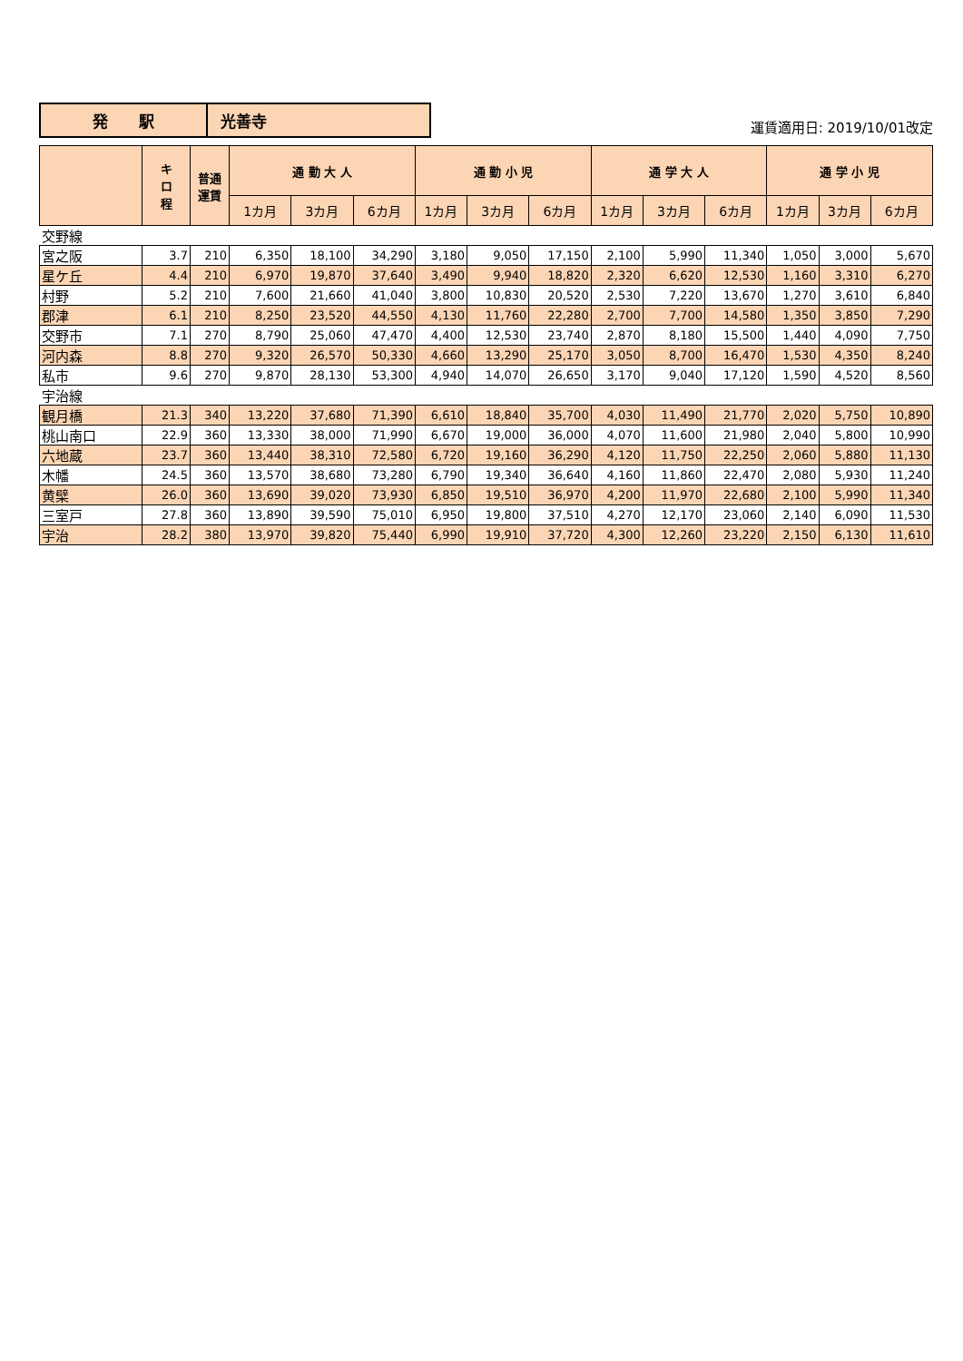| 発 駅 | 光善寺 |
運賃適用日: 2019/10/01改定
| | キ ロ 程 | 普通 運賃 | 通 勤 大 人 | | | 通 勤 小 児 | | | 通 学 大 人 | | | 通 学 小 児 | | |
| --- | --- | --- | --- | --- | --- | --- | --- | --- | --- | --- | --- | --- | --- | --- |
| | | | 1カ月 | 3カ月 | 6カ月 | 1カ月 | 3カ月 | 6カ月 | 1カ月 | 3カ月 | 6カ月 | 1カ月 | 3カ月 | 6カ月 |
| 交野線 | | | | | | | | | | | | | | |
| 宮之阪 | 3.7 | 210 | 6,350 | 18,100 | 34,290 | 3,180 | 9,050 | 17,150 | 2,100 | 5,990 | 11,340 | 1,050 | 3,000 | 5,670 |
| 星ケ丘 | 4.4 | 210 | 6,970 | 19,870 | 37,640 | 3,490 | 9,940 | 18,820 | 2,320 | 6,620 | 12,530 | 1,160 | 3,310 | 6,270 |
| 村野 | 5.2 | 210 | 7,600 | 21,660 | 41,040 | 3,800 | 10,830 | 20,520 | 2,530 | 7,220 | 13,670 | 1,270 | 3,610 | 6,840 |
| 郡津 | 6.1 | 210 | 8,250 | 23,520 | 44,550 | 4,130 | 11,760 | 22,280 | 2,700 | 7,700 | 14,580 | 1,350 | 3,850 | 7,290 |
| 交野市 | 7.1 | 270 | 8,790 | 25,060 | 47,470 | 4,400 | 12,530 | 23,740 | 2,870 | 8,180 | 15,500 | 1,440 | 4,090 | 7,750 |
| 河内森 | 8.8 | 270 | 9,320 | 26,570 | 50,330 | 4,660 | 13,290 | 25,170 | 3,050 | 8,700 | 16,470 | 1,530 | 4,350 | 8,240 |
| 私市 | 9.6 | 270 | 9,870 | 28,130 | 53,300 | 4,940 | 14,070 | 26,650 | 3,170 | 9,040 | 17,120 | 1,590 | 4,520 | 8,560 |
| 宇治線 | | | | | | | | | | | | | | |
| 観月橋 | 21.3 | 340 | 13,220 | 37,680 | 71,390 | 6,610 | 18,840 | 35,700 | 4,030 | 11,490 | 21,770 | 2,020 | 5,750 | 10,890 |
| 桃山南口 | 22.9 | 360 | 13,330 | 38,000 | 71,990 | 6,670 | 19,000 | 36,000 | 4,070 | 11,600 | 21,980 | 2,040 | 5,800 | 10,990 |
| 六地蔵 | 23.7 | 360 | 13,440 | 38,310 | 72,580 | 6,720 | 19,160 | 36,290 | 4,120 | 11,750 | 22,250 | 2,060 | 5,880 | 11,130 |
| 木幡 | 24.5 | 360 | 13,570 | 38,680 | 73,280 | 6,790 | 19,340 | 36,640 | 4,160 | 11,860 | 22,470 | 2,080 | 5,930 | 11,240 |
| 黄檗 | 26.0 | 360 | 13,690 | 39,020 | 73,930 | 6,850 | 19,510 | 36,970 | 4,200 | 11,970 | 22,680 | 2,100 | 5,990 | 11,340 |
| 三室戸 | 27.8 | 360 | 13,890 | 39,590 | 75,010 | 6,950 | 19,800 | 37,510 | 4,270 | 12,170 | 23,060 | 2,140 | 6,090 | 11,530 |
| 宇治 | 28.2 | 380 | 13,970 | 39,820 | 75,440 | 6,990 | 19,910 | 37,720 | 4,300 | 12,260 | 23,220 | 2,150 | 6,130 | 11,610 |